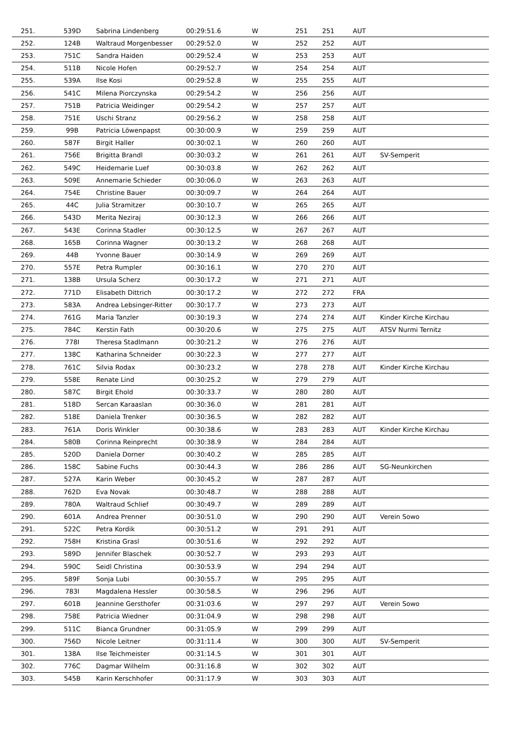| 251. | 539D | Sabrina Lindenberg | 00:29:51.6 | W | 251 | 251 | AUT | |
| 252. | 124B | Waltraud Morgenbesser | 00:29:52.0 | W | 252 | 252 | AUT | |
| 253. | 751C | Sandra Haiden | 00:29:52.4 | W | 253 | 253 | AUT | |
| 254. | 511B | Nicole Hofen | 00:29:52.7 | W | 254 | 254 | AUT | |
| 255. | 539A | Ilse Kosi | 00:29:52.8 | W | 255 | 255 | AUT | |
| 256. | 541C | Milena Piorczynska | 00:29:54.2 | W | 256 | 256 | AUT | |
| 257. | 751B | Patricia Weidinger | 00:29:54.2 | W | 257 | 257 | AUT | |
| 258. | 751E | Uschi Stranz | 00:29:56.2 | W | 258 | 258 | AUT | |
| 259. | 99B | Patricia Löwenpapst | 00:30:00.9 | W | 259 | 259 | AUT | |
| 260. | 587F | Birgit Haller | 00:30:02.1 | W | 260 | 260 | AUT | |
| 261. | 756E | Brigitta Brandl | 00:30:03.2 | W | 261 | 261 | AUT | SV-Semperit |
| 262. | 549C | Heidemarie Luef | 00:30:03.8 | W | 262 | 262 | AUT | |
| 263. | 509E | Annemarie Schieder | 00:30:06.0 | W | 263 | 263 | AUT | |
| 264. | 754E | Christine Bauer | 00:30:09.7 | W | 264 | 264 | AUT | |
| 265. | 44C | Julia Stramitzer | 00:30:10.7 | W | 265 | 265 | AUT | |
| 266. | 543D | Merita Neziraj | 00:30:12.3 | W | 266 | 266 | AUT | |
| 267. | 543E | Corinna Stadler | 00:30:12.5 | W | 267 | 267 | AUT | |
| 268. | 165B | Corinna Wagner | 00:30:13.2 | W | 268 | 268 | AUT | |
| 269. | 44B | Yvonne Bauer | 00:30:14.9 | W | 269 | 269 | AUT | |
| 270. | 557E | Petra Rumpler | 00:30:16.1 | W | 270 | 270 | AUT | |
| 271. | 138B | Ursula Scherz | 00:30:17.2 | W | 271 | 271 | AUT | |
| 272. | 771D | Elisabeth Dittrich | 00:30:17.2 | W | 272 | 272 | FRA | |
| 273. | 583A | Andrea Lebsinger-Ritter | 00:30:17.7 | W | 273 | 273 | AUT | |
| 274. | 761G | Maria Tanzler | 00:30:19.3 | W | 274 | 274 | AUT | Kinder Kirche Kirchau |
| 275. | 784C | Kerstin Fath | 00:30:20.6 | W | 275 | 275 | AUT | ATSV Nurmi Ternitz |
| 276. | 778I | Theresa Stadlmann | 00:30:21.2 | W | 276 | 276 | AUT | |
| 277. | 138C | Katharina Schneider | 00:30:22.3 | W | 277 | 277 | AUT | |
| 278. | 761C | Silvia Rodax | 00:30:23.2 | W | 278 | 278 | AUT | Kinder Kirche Kirchau |
| 279. | 558E | Renate Lind | 00:30:25.2 | W | 279 | 279 | AUT | |
| 280. | 587C | Birgit Ehold | 00:30:33.7 | W | 280 | 280 | AUT | |
| 281. | 518D | Sercan Karaaslan | 00:30:36.0 | W | 281 | 281 | AUT | |
| 282. | 518E | Daniela Trenker | 00:30:36.5 | W | 282 | 282 | AUT | |
| 283. | 761A | Doris Winkler | 00:30:38.6 | W | 283 | 283 | AUT | Kinder Kirche Kirchau |
| 284. | 580B | Corinna Reinprecht | 00:30:38.9 | W | 284 | 284 | AUT | |
| 285. | 520D | Daniela Dorner | 00:30:40.2 | W | 285 | 285 | AUT | |
| 286. | 158C | Sabine Fuchs | 00:30:44.3 | W | 286 | 286 | AUT | SG-Neunkirchen |
| 287. | 527A | Karin Weber | 00:30:45.2 | W | 287 | 287 | AUT | |
| 288. | 762D | Eva Novak | 00:30:48.7 | W | 288 | 288 | AUT | |
| 289. | 780A | Waltraud Schlief | 00:30:49.7 | W | 289 | 289 | AUT | |
| 290. | 601A | Andrea Prenner | 00:30:51.0 | W | 290 | 290 | AUT | Verein Sowo |
| 291. | 522C | Petra Kordik | 00:30:51.2 | W | 291 | 291 | AUT | |
| 292. | 758H | Kristina Grasl | 00:30:51.6 | W | 292 | 292 | AUT | |
| 293. | 589D | Jennifer Blaschek | 00:30:52.7 | W | 293 | 293 | AUT | |
| 294. | 590C | Seidl Christina | 00:30:53.9 | W | 294 | 294 | AUT | |
| 295. | 589F | Sonja Lubi | 00:30:55.7 | W | 295 | 295 | AUT | |
| 296. | 783I | Magdalena Hessler | 00:30:58.5 | W | 296 | 296 | AUT | |
| 297. | 601B | Jeannine Gersthofer | 00:31:03.6 | W | 297 | 297 | AUT | Verein Sowo |
| 298. | 758E | Patricia Wiedner | 00:31:04.9 | W | 298 | 298 | AUT | |
| 299. | 511C | Bianca Grundner | 00:31:05.9 | W | 299 | 299 | AUT | |
| 300. | 756D | Nicole Leitner | 00:31:11.4 | W | 300 | 300 | AUT | SV-Semperit |
| 301. | 138A | Ilse Teichmeister | 00:31:14.5 | W | 301 | 301 | AUT | |
| 302. | 776C | Dagmar Wilhelm | 00:31:16.8 | W | 302 | 302 | AUT | |
| 303. | 545B | Karin Kerschhofer | 00:31:17.9 | W | 303 | 303 | AUT | |